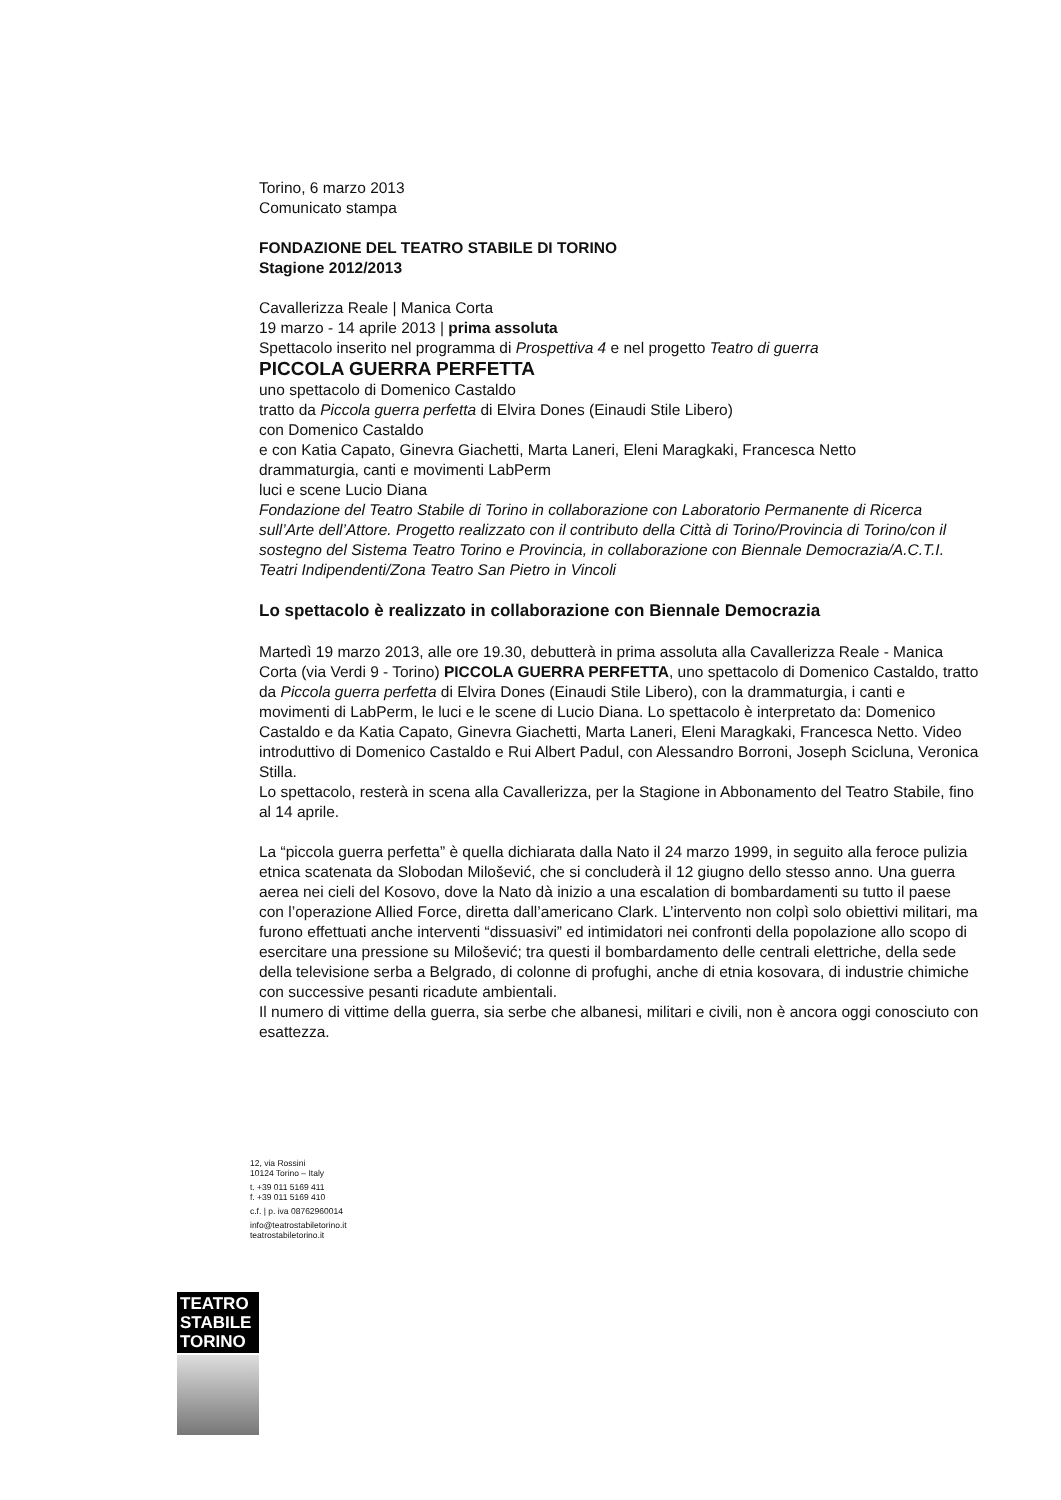Torino, 6 marzo 2013
Comunicato stampa
FONDAZIONE DEL TEATRO STABILE DI TORINO
Stagione 2012/2013
Cavallerizza Reale | Manica Corta
19 marzo - 14 aprile 2013 | prima assoluta
Spettacolo inserito nel programma di Prospettiva 4 e nel progetto Teatro di guerra
PICCOLA GUERRA PERFETTA
uno spettacolo di Domenico Castaldo
tratto da Piccola guerra perfetta di Elvira Dones (Einaudi Stile Libero)
con Domenico Castaldo
e con Katia Capato, Ginevra Giachetti, Marta Laneri, Eleni Maragkaki, Francesca Netto
drammaturgia, canti e movimenti LabPerm
luci e scene Lucio Diana
Fondazione del Teatro Stabile di Torino in collaborazione con Laboratorio Permanente di Ricerca sull’Arte dell’Attore. Progetto realizzato con il contributo della Città di Torino/Provincia di Torino/con il sostegno del Sistema Teatro Torino e Provincia, in collaborazione con Biennale Democrazia/A.C.T.I. Teatri Indipendenti/Zona Teatro San Pietro in Vincoli
Lo spettacolo è realizzato in collaborazione con Biennale Democrazia
Martedì 19 marzo 2013, alle ore 19.30, debutterà in prima assoluta alla Cavallerizza Reale - Manica Corta (via Verdi 9 - Torino) PICCOLA GUERRA PERFETTA, uno spettacolo di Domenico Castaldo, tratto da Piccola guerra perfetta di Elvira Dones (Einaudi Stile Libero), con la drammaturgia, i canti e movimenti di LabPerm, le luci e le scene di Lucio Diana. Lo spettacolo è interpretato da: Domenico Castaldo e da Katia Capato, Ginevra Giachetti, Marta Laneri, Eleni Maragkaki, Francesca Netto. Video introduttivo di Domenico Castaldo e Rui Albert Padul, con Alessandro Borroni, Joseph Scicluna, Veronica Stilla.
Lo spettacolo, resterà in scena alla Cavallerizza, per la Stagione in Abbonamento del Teatro Stabile, fino al 14 aprile.
La “piccola guerra perfetta” è quella dichiarata dalla Nato il 24 marzo 1999, in seguito alla feroce pulizia etnica scatenata da Slobodan Milošević, che si concluderà il 12 giugno dello stesso anno. Una guerra aerea nei cieli del Kosovo, dove la Nato dà inizio a una escalation di bombardamenti su tutto il paese con l’operazione Allied Force, diretta dall’americano Clark. L’intervento non colpì solo obiettivi militari, ma furono effettuati anche interventi “dissuasivi” ed intimidatori nei confronti della popolazione allo scopo di esercitare una pressione su Milošević; tra questi il bombardamento delle centrali elettriche, della sede della televisione serba a Belgrado, di colonne di profughi, anche di etnia kosovara, di industrie chimiche con successive pesanti ricadute ambientali.
Il numero di vittime della guerra, sia serbe che albanesi, militari e civili, non è ancora oggi conosciuto con esattezza.
12, via Rossini
10124 Torino – Italy
t. +39 011 5169 411
f. +39 011 5169 410
c.f. | p. iva 08762960014
info@teatrostabiletorino.it
teatrostabiletorino.it
TEATRO
STABILE
TORINO